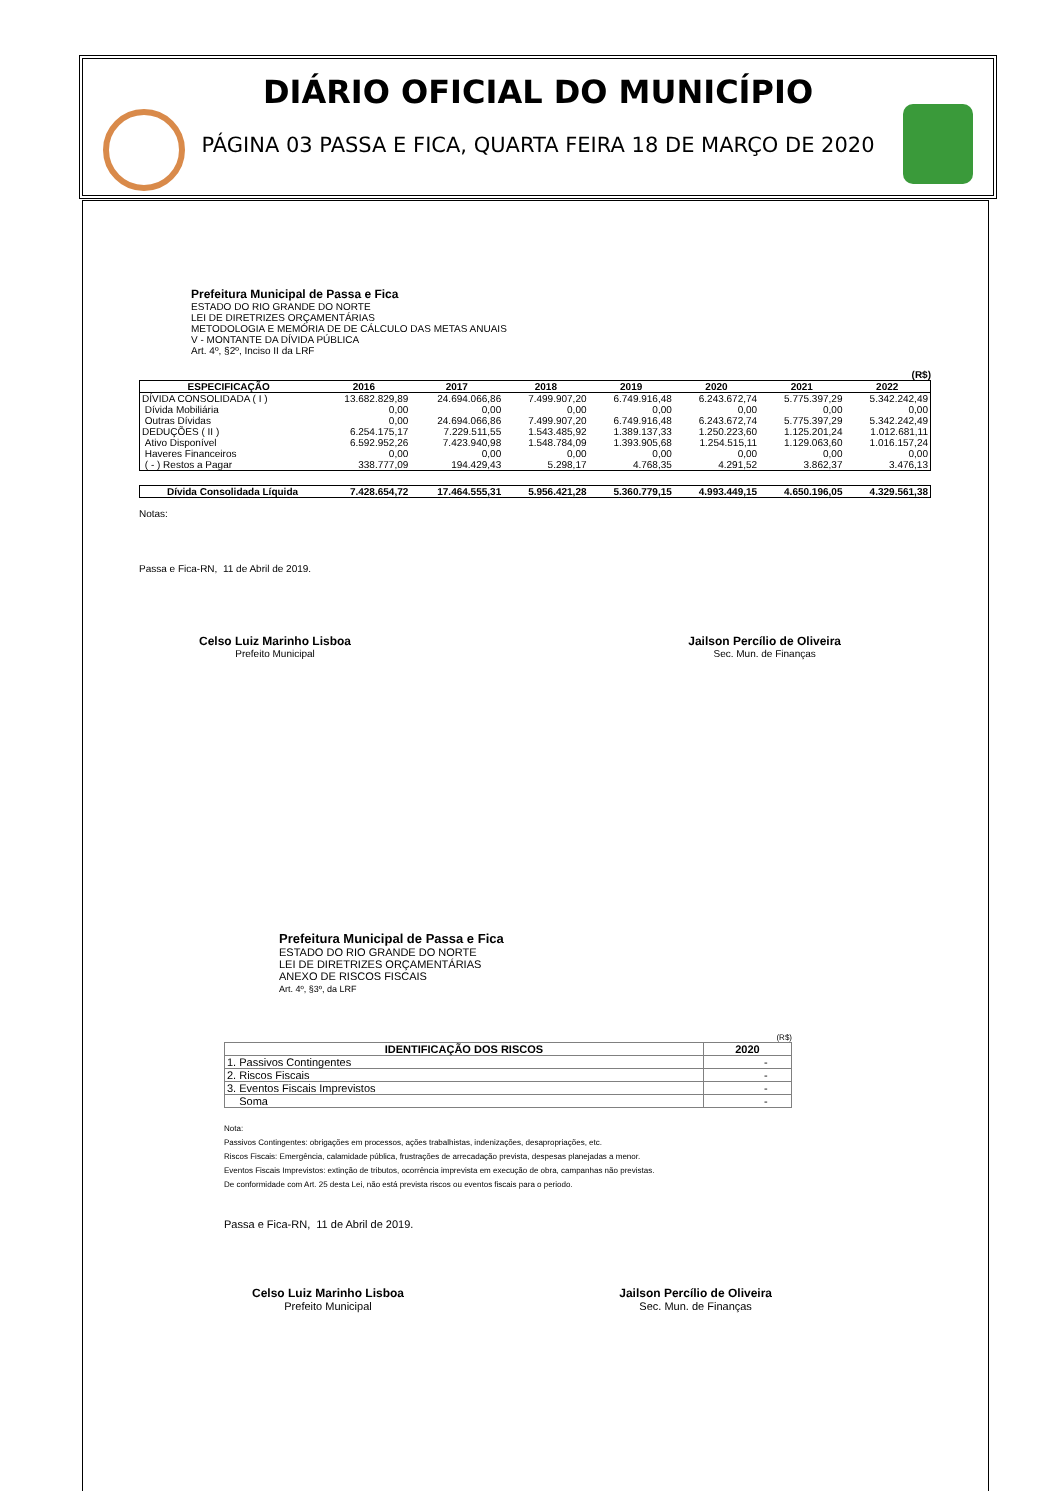DIÁRIO OFICIAL DO MUNICÍPIO
PÁGINA 03 PASSA E FICA, QUARTA FEIRA 18 DE MARÇO DE 2020
Prefeitura Municipal de Passa e Fica
ESTADO DO RIO GRANDE DO NORTE
LEI DE DIRETRIZES ORÇAMENTÁRIAS
METODOLOGIA E MEMÓRIA DE DE CÁLCULO DAS METAS ANUAIS
V - MONTANTE DA DÍVIDA PÚBLICA
Art. 4º, §2º, Inciso II da LRF
(R$)
| ESPECIFICAÇÃO | 2016 | 2017 | 2018 | 2019 | 2020 | 2021 | 2022 |
| --- | --- | --- | --- | --- | --- | --- | --- |
| DÍVIDA CONSOLIDADA ( I ) | 13.682.829,89 | 24.694.066,86 | 7.499.907,20 | 6.749.916,48 | 6.243.672,74 | 5.775.397,29 | 5.342.242,49 |
| Dívida Mobiliária | 0,00 | 0,00 | 0,00 | 0,00 | 0,00 | 0,00 | 0,00 |
| Outras Dívidas | 0,00 | 24.694.066,86 | 7.499.907,20 | 6.749.916,48 | 6.243.672,74 | 5.775.397,29 | 5.342.242,49 |
| DEDUÇÕES ( II ) | 6.254.175,17 | 7.229.511,55 | 1.543.485,92 | 1.389.137,33 | 1.250.223,60 | 1.125.201,24 | 1.012.681,11 |
| Ativo Disponível | 6.592.952,26 | 7.423.940,98 | 1.548.784,09 | 1.393.905,68 | 1.254.515,11 | 1.129.063,60 | 1.016.157,24 |
| Haveres Financeiros | 0,00 | 0,00 | 0,00 | 0,00 | 0,00 | 0,00 | 0,00 |
| ( - ) Restos a Pagar | 338.777,09 | 194.429,43 | 5.298,17 | 4.768,35 | 4.291,52 | 3.862,37 | 3.476,13 |
| Dívida Consolidada Líquida | 7.428.654,72 | 17.464.555,31 | 5.956.421,28 | 5.360.779,15 | 4.993.449,15 | 4.650.196,05 | 4.329.561,38 |
Notas:
Passa e Fica-RN, 11 de Abril de 2019.
Celso Luiz Marinho Lisboa
Prefeito Municipal
Jailson Percílio de Oliveira
Sec. Mun. de Finanças
Prefeitura Municipal de Passa e Fica
ESTADO DO RIO GRANDE DO NORTE
LEI DE DIRETRIZES ORÇAMENTÁRIAS
ANEXO DE RISCOS FISCAIS
Art. 4º, §3º, da LRF
(R$)
| IDENTIFICAÇÃO DOS RISCOS | 2020 |
| --- | --- |
| 1. Passivos Contingentes | - |
| 2. Riscos Fiscais | - |
| 3. Eventos Fiscais Imprevistos | - |
| Soma | - |
Nota:
Passivos Contingentes: obrigações em processos, ações trabalhistas, indenizações, desapropriações, etc.
Riscos Fiscais: Emergência, calamidade pública, frustrações de arrecadação prevista, despesas planejadas a menor.
Eventos Fiscais Imprevistos: extinção de tributos, ocorrência imprevista em execução de obra, campanhas não previstas.
De conformidade com Art. 25 desta Lei, não está prevista riscos ou eventos fiscais para o periodo.
Passa e Fica-RN, 11 de Abril de 2019.
Celso Luiz Marinho Lisboa
Prefeito Municipal
Jailson Percílio de Oliveira
Sec. Mun. de Finanças